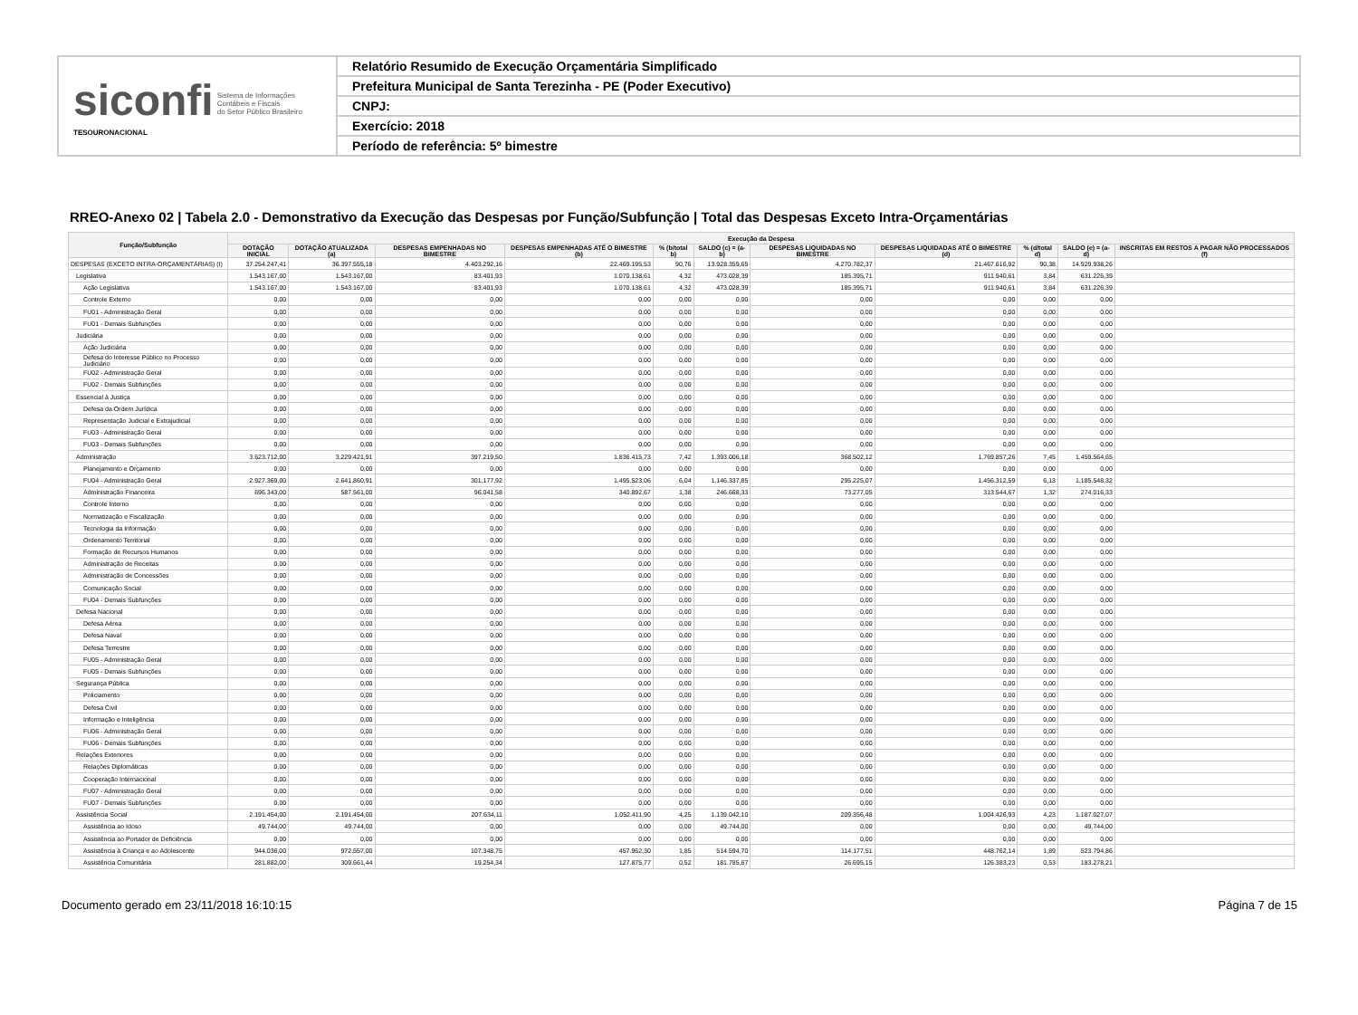siconfi Sistema de Informações
Contábeis e Fiscais
do Setor Público Brasileiro
TESOURONACIONAL
Relatório Resumido de Execução Orçamentária Simplificado
Prefeitura Municipal de Santa Terezinha - PE (Poder Executivo)
CNPJ:
Exercício: 2018
Período de referência: 5º bimestre
RREO-Anexo 02 | Tabela 2.0 - Demonstrativo da Execução das Despesas por Função/Subfunção | Total das Despesas Exceto Intra-Orçamentárias
| Função/Subfunção | Execução da Despesa | | | | | | | | | | |
| --- | --- | --- | --- | --- | --- | --- | --- | --- | --- | --- | --- |
| | DOTAÇÃO INICIAL | DOTAÇÃO ATUALIZADA (a) | DESPESAS EMPENHADAS NO BIMESTRE | DESPESAS EMPENHADAS ATÉ O BIMESTRE (b) | % (b/total b) | SALDO (c) = (a-b) | DESPESAS LIQUIDADAS NO BIMESTRE | DESPESAS LIQUIDADAS ATÉ O BIMESTRE (d) | % (d/total d) | SALDO (e) = (a-d) | INSCRITAS EM RESTOS A PAGAR NÃO PROCESSADOS (f) |
| DESPESAS (EXCETO INTRA-ORÇAMENTÁRIAS) (I) | 37.254.247,41 | 36.397.555,18 | 4.403.292,16 | 22.469.195,53 | 90,76 | 13.928.359,65 | 4.270.782,37 | 21.467.616,92 | 90,38 | 14.929.938,26 | |
| Legislativa | 1.543.167,00 | 1.543.167,00 | 83.401,93 | 1.070.138,61 | 4,32 | 473.028,39 | 185.395,71 | 911.940,61 | 3,84 | 631.226,39 | |
| Ação Legislativa | 1.543.167,00 | 1.543.167,00 | 83.401,93 | 1.070.138,61 | 4,32 | 473.028,39 | 185.395,71 | 911.940,61 | 3,84 | 631.226,39 | |
| Controle Externo | 0,00 | 0,00 | 0,00 | 0,00 | 0,00 | 0,00 | 0,00 | 0,00 | 0,00 | 0,00 | |
| FU01 - Administração Geral | 0,00 | 0,00 | 0,00 | 0,00 | 0,00 | 0,00 | 0,00 | 0,00 | 0,00 | 0,00 | |
| FU01 - Demais Subfunções | 0,00 | 0,00 | 0,00 | 0,00 | 0,00 | 0,00 | 0,00 | 0,00 | 0,00 | 0,00 | |
| Judiciária | 0,00 | 0,00 | 0,00 | 0,00 | 0,00 | 0,00 | 0,00 | 0,00 | 0,00 | 0,00 | |
| Ação Judiciária | 0,00 | 0,00 | 0,00 | 0,00 | 0,00 | 0,00 | 0,00 | 0,00 | 0,00 | 0,00 | |
| Defesa do Interesse Público no Processo Judiciário | 0,00 | 0,00 | 0,00 | 0,00 | 0,00 | 0,00 | 0,00 | 0,00 | 0,00 | 0,00 | |
| FU02 - Administração Geral | 0,00 | 0,00 | 0,00 | 0,00 | 0,00 | 0,00 | 0,00 | 0,00 | 0,00 | 0,00 | |
| FU02 - Demais Subfunções | 0,00 | 0,00 | 0,00 | 0,00 | 0,00 | 0,00 | 0,00 | 0,00 | 0,00 | 0,00 | |
| Essencial à Justiça | 0,00 | 0,00 | 0,00 | 0,00 | 0,00 | 0,00 | 0,00 | 0,00 | 0,00 | 0,00 | |
| Defesa da Ordem Jurídica | 0,00 | 0,00 | 0,00 | 0,00 | 0,00 | 0,00 | 0,00 | 0,00 | 0,00 | 0,00 | |
| Representação Judicial e Extrajudicial | 0,00 | 0,00 | 0,00 | 0,00 | 0,00 | 0,00 | 0,00 | 0,00 | 0,00 | 0,00 | |
| FU03 - Administração Geral | 0,00 | 0,00 | 0,00 | 0,00 | 0,00 | 0,00 | 0,00 | 0,00 | 0,00 | 0,00 | |
| FU03 - Demais Subfunções | 0,00 | 0,00 | 0,00 | 0,00 | 0,00 | 0,00 | 0,00 | 0,00 | 0,00 | 0,00 | |
| Administração | 3.623.712,00 | 3.229.421,91 | 397.219,50 | 1.836.415,73 | 7,42 | 1.393.006,18 | 368.502,12 | 1.769.857,26 | 7,45 | 1.459.564,65 | |
| Planejamento e Orçamento | 0,00 | 0,00 | 0,00 | 0,00 | 0,00 | 0,00 | 0,00 | 0,00 | 0,00 | 0,00 | |
| FU04 - Administração Geral | 2.927.369,00 | 2.641.860,91 | 301.177,92 | 1.495.523,06 | 6,04 | 1.146.337,85 | 295.225,07 | 1.456.312,59 | 6,13 | 1.185.548,32 | |
| Administração Financeira | 696.343,00 | 587.561,00 | 96.041,58 | 340.892,67 | 1,38 | 246.668,33 | 73.277,05 | 313.544,67 | 1,32 | 274.016,33 | |
| Controle Interno | 0,00 | 0,00 | 0,00 | 0,00 | 0,00 | 0,00 | 0,00 | 0,00 | 0,00 | 0,00 | |
| Normatização e Fiscalização | 0,00 | 0,00 | 0,00 | 0,00 | 0,00 | 0,00 | 0,00 | 0,00 | 0,00 | 0,00 | |
| Tecnologia da Informação | 0,00 | 0,00 | 0,00 | 0,00 | 0,00 | 0,00 | 0,00 | 0,00 | 0,00 | 0,00 | |
| Ordenamento Territorial | 0,00 | 0,00 | 0,00 | 0,00 | 0,00 | 0,00 | 0,00 | 0,00 | 0,00 | 0,00 | |
| Formação de Recursos Humanos | 0,00 | 0,00 | 0,00 | 0,00 | 0,00 | 0,00 | 0,00 | 0,00 | 0,00 | 0,00 | |
| Administração de Receitas | 0,00 | 0,00 | 0,00 | 0,00 | 0,00 | 0,00 | 0,00 | 0,00 | 0,00 | 0,00 | |
| Administração de Concessões | 0,00 | 0,00 | 0,00 | 0,00 | 0,00 | 0,00 | 0,00 | 0,00 | 0,00 | 0,00 | |
| Comunicação Social | 0,00 | 0,00 | 0,00 | 0,00 | 0,00 | 0,00 | 0,00 | 0,00 | 0,00 | 0,00 | |
| FU04 - Demais Subfunções | 0,00 | 0,00 | 0,00 | 0,00 | 0,00 | 0,00 | 0,00 | 0,00 | 0,00 | 0,00 | |
| Defesa Nacional | 0,00 | 0,00 | 0,00 | 0,00 | 0,00 | 0,00 | 0,00 | 0,00 | 0,00 | 0,00 | |
| Defesa Aérea | 0,00 | 0,00 | 0,00 | 0,00 | 0,00 | 0,00 | 0,00 | 0,00 | 0,00 | 0,00 | |
| Defesa Naval | 0,00 | 0,00 | 0,00 | 0,00 | 0,00 | 0,00 | 0,00 | 0,00 | 0,00 | 0,00 | |
| Defesa Terrestre | 0,00 | 0,00 | 0,00 | 0,00 | 0,00 | 0,00 | 0,00 | 0,00 | 0,00 | 0,00 | |
| FU05 - Administração Geral | 0,00 | 0,00 | 0,00 | 0,00 | 0,00 | 0,00 | 0,00 | 0,00 | 0,00 | 0,00 | |
| FU05 - Demais Subfunções | 0,00 | 0,00 | 0,00 | 0,00 | 0,00 | 0,00 | 0,00 | 0,00 | 0,00 | 0,00 | |
| Segurança Pública | 0,00 | 0,00 | 0,00 | 0,00 | 0,00 | 0,00 | 0,00 | 0,00 | 0,00 | 0,00 | |
| Policiamento | 0,00 | 0,00 | 0,00 | 0,00 | 0,00 | 0,00 | 0,00 | 0,00 | 0,00 | 0,00 | |
| Defesa Civil | 0,00 | 0,00 | 0,00 | 0,00 | 0,00 | 0,00 | 0,00 | 0,00 | 0,00 | 0,00 | |
| Informação e Inteligência | 0,00 | 0,00 | 0,00 | 0,00 | 0,00 | 0,00 | 0,00 | 0,00 | 0,00 | 0,00 | |
| FU06 - Administração Geral | 0,00 | 0,00 | 0,00 | 0,00 | 0,00 | 0,00 | 0,00 | 0,00 | 0,00 | 0,00 | |
| FU06 - Demais Subfunções | 0,00 | 0,00 | 0,00 | 0,00 | 0,00 | 0,00 | 0,00 | 0,00 | 0,00 | 0,00 | |
| Relações Exteriores | 0,00 | 0,00 | 0,00 | 0,00 | 0,00 | 0,00 | 0,00 | 0,00 | 0,00 | 0,00 | |
| Relações Diplomáticas | 0,00 | 0,00 | 0,00 | 0,00 | 0,00 | 0,00 | 0,00 | 0,00 | 0,00 | 0,00 | |
| Cooperação Internacional | 0,00 | 0,00 | 0,00 | 0,00 | 0,00 | 0,00 | 0,00 | 0,00 | 0,00 | 0,00 | |
| FU07 - Administração Geral | 0,00 | 0,00 | 0,00 | 0,00 | 0,00 | 0,00 | 0,00 | 0,00 | 0,00 | 0,00 | |
| FU07 - Demais Subfunções | 0,00 | 0,00 | 0,00 | 0,00 | 0,00 | 0,00 | 0,00 | 0,00 | 0,00 | 0,00 | |
| Assistência Social | 2.191.454,00 | 2.191.454,00 | 207.634,11 | 1.052.411,90 | 4,25 | 1.139.042,10 | 209.356,48 | 1.004.426,93 | 4,23 | 1.187.027,07 | |
| Assistência ao Idoso | 49.744,00 | 49.744,00 | 0,00 | 0,00 | 0,00 | 49.744,00 | 0,00 | 0,00 | 0,00 | 49.744,00 | |
| Assistência ao Portador de Deficiência | 0,00 | 0,00 | 0,00 | 0,00 | 0,00 | 0,00 | 0,00 | 0,00 | 0,00 | 0,00 | |
| Assistência à Criança e ao Adolescente | 944.036,00 | 972.557,00 | 107.348,75 | 457.962,30 | 1,85 | 514.594,70 | 114.177,51 | 448.762,14 | 1,89 | 523.794,86 | |
| Assistência Comunitária | 281.882,00 | 309.661,44 | 19.254,34 | 127.875,77 | 0,52 | 181.785,67 | 26.695,15 | 126.383,23 | 0,53 | 183.278,21 | |
Documento gerado em 23/11/2018 16:10:15 Página 7 de 15